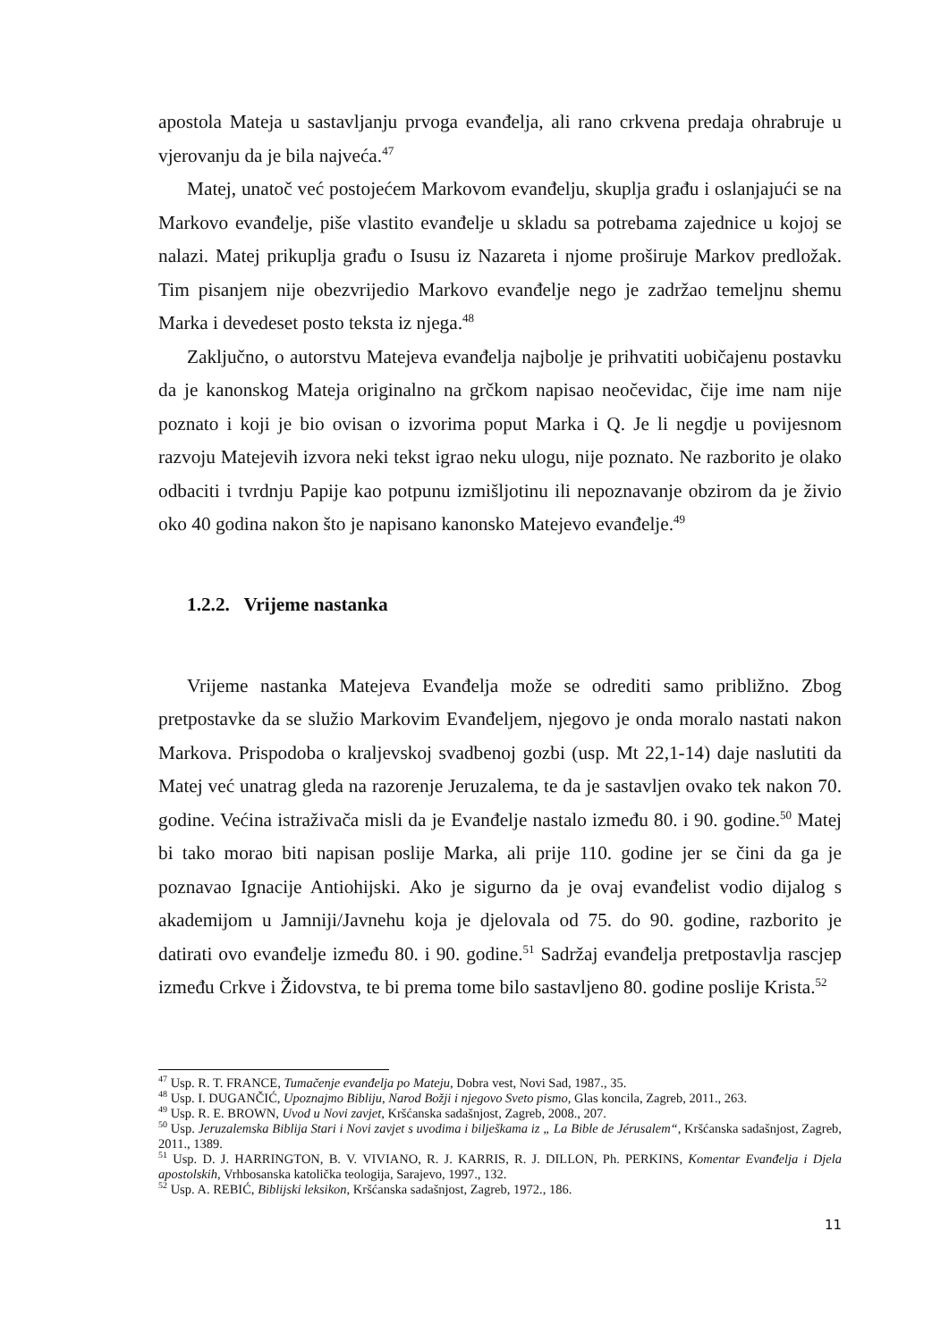apostola Mateja u sastavljanju prvoga evanđelja, ali rano crkvena predaja ohrabruje u vjerovanju da je bila najveća.<sup>47</sup>
Matej, unatoč već postojećem Markovom evanđelju, skuplja građu i oslanjajući se na Markovo evanđelje, piše vlastito evanđelje u skladu sa potrebama zajednice u kojoj se nalazi. Matej prikuplja građu o Isusu iz Nazareta i njome proširuje Markov predložak. Tim pisanjem nije obezvrijedio Markovo evanđelje nego je zadržao temeljnu shemu Marka i devedeset posto teksta iz njega.<sup>48</sup>
Zaključno, o autorstvu Matejeva evanđelja najbolje je prihvatiti uobičajenu postavku da je kanonskog Mateja originalno na grčkom napisao neočevidac, čije ime nam nije poznato i koji je bio ovisan o izvorima poput Marka i Q. Je li negdje u povijesnom razvoju Matejevih izvora neki tekst igrao neku ulogu, nije poznato. Ne razborito je olako odbaciti i tvrdnju Papije kao potpunu izmišljotinu ili nepoznavanje obzirom da je živio oko 40 godina nakon što je napisano kanonsko Matejevo evanđelje.<sup>49</sup>
1.2.2. Vrijeme nastanka
Vrijeme nastanka Matejeva Evanđelja može se odrediti samo približno. Zbog pretpostavke da se služio Markovim Evanđeljem, njegovo je onda moralo nastati nakon Markova. Prispodoba o kraljevskoj svadbenoj gozbi (usp. Mt 22,1-14) daje naslutiti da Matej već unatrag gleda na razorenje Jeruzalema, te da je sastavljen ovako tek nakon 70. godine. Većina istraživača misli da je Evanđelje nastalo između 80. i 90. godine.<sup>50</sup> Matej bi tako morao biti napisan poslije Marka, ali prije 110. godine jer se čini da ga je poznavao Ignacije Antiohijski. Ako je sigurno da je ovaj evanđelist vodio dijalog s akademijom u Jamniji/Javnehu koja je djelovala od 75. do 90. godine, razborito je datirati ovo evanđelje između 80. i 90. godine.<sup>51</sup> Sadržaj evanđelja pretpostavlja rascjep između Crkve i Židovstva, te bi prema tome bilo sastavljeno 80. godine poslije Krista.<sup>52</sup>
<sup>47</sup> Usp. R. T. FRANCE, Tumačenje evanđelja po Mateju, Dobra vest, Novi Sad, 1987., 35.
<sup>48</sup> Usp. I. DUGANČIĆ, Upoznajmo Bibliju, Narod Božji i njegovo Sveto pismo, Glas koncila, Zagreb, 2011., 263.
<sup>49</sup> Usp. R. E. BROWN, Uvod u Novi zavjet, Kršćanska sadašnjost, Zagreb, 2008., 207.
<sup>50</sup> Usp. Jeruzalemska Biblija Stari i Novi zavjet s uvodima i bilješkama iz „ La Bible de Jérusalem“, Kršćanska sadašnjost, Zagreb, 2011., 1389.
<sup>51</sup> Usp. D. J. HARRINGTON, B. V. VIVIANO, R. J. KARRIS, R. J. DILLON, Ph. PERKINS, Komentar Evanđelja i Djela apostolskih, Vrhbosanska katolička teologija, Sarajevo, 1997., 132.
<sup>52</sup> Usp. A. REBIĆ, Biblijski leksikon, Kršćanska sadašnjost, Zagreb, 1972., 186.
11